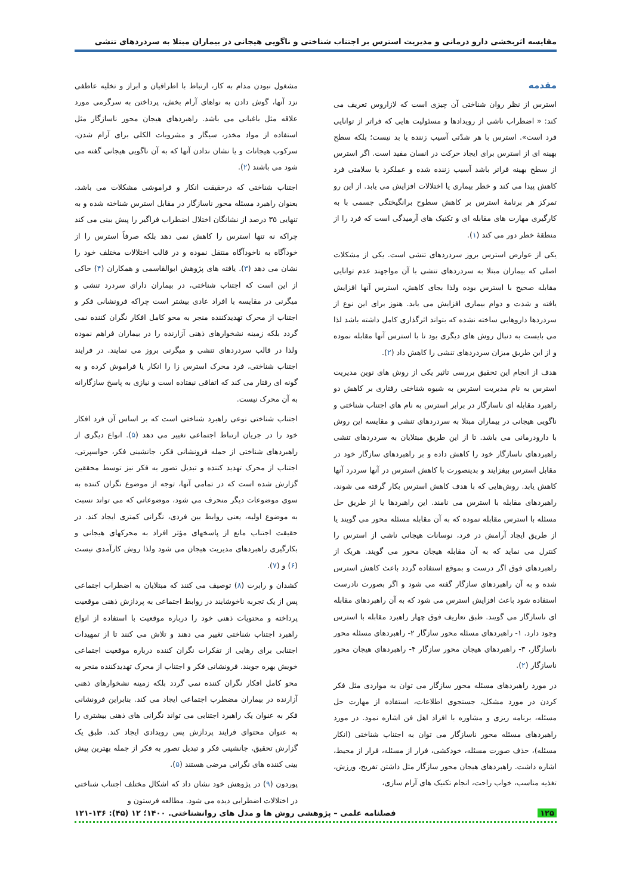مقایسه اثربخشی دارو درمانی و مدیریت استرس بر اجتناب شناختی و ناگویی هیجانی در بیماران مبتلا به سردردهای تنشی
مقدمه
استرس از نظر روان شناختی آن چیزی است که لازاروس تعریف می کند: « اضطراب ناشی از رویدادها و مسئولیت هایی که فراتر از توانایی فرد است». استرس با هر شدّتی آسیب زننده یا بد نیست؛ بلکه سطح بهینه ای از استرس برای ایجاد حرکت در انسان مفید است. اگر استرس از سطح بهینه فراتر باشد آسیب زننده شده و عملکرد یا سلامتی فرد کاهش پیدا می کند و خطر بیماری یا اختلالات افزایش می یابد. از این رو تمرکز هر برنامۀ استرس بر کاهش سطوح برانگیختگی جسمی با به کارگیری مهارت های مقابله ای و تکنیک های آرمیدگی است که فرد را از منطقۀ خطر دور می کند (۱).
یکی از عوارض استرس بروز سردردهای تنشی است. یکی از مشکلات اصلی که بیماران مبتلا به سردردهای تنشی با آن مواجهند عدم توانایی مقابله صحیح با استرس بوده ولذا بجای کاهش، استرس آنها افزایش یافته و شدت و دوام بیماری افزایش می یابد. هنوز برای این نوع از سردردها داروهایی ساخته نشده که بتواند اثرگذاری کامل داشته باشد لذا می بایست به دنبال روش های دیگری بود تا با استرس آنها مقابله نموده و از این طریق میزان سردردهای تنشی را کاهش داد (۲).
هدف از انجام این تحقیق بررسی تاثیر یکی از روش های نوین مدیریت استرس به نام مدیریت استرس به شیوه شناختی رفتاری بر کاهش دو راهبرد مقابله ای ناسازگار در برابر استرس به نام های اجتناب شناختی و ناگویی هیجانی در بیماران مبتلا به سردردهای تنشی و مقایسه این روش با دارودرمانی می باشد. تا از این طریق مبتلایان به سردردهای تنشی راهبردهای ناسازگار خود را کاهش داده و بر راهبردهای سازگار خود در مقابل استرس بیفزایند و بدینصورت با کاهش استرس در آنها سردرد آنها کاهش یابد. روش‌هایی که با هدف کاهش استرس بکار گرفته می شوند، راهبردهای مقابله با استرس می نامند. این راهبردها یا از طریق حل مسئله با استرس مقابله نموده که به آن مقابله مسئله محور می گویند یا از طریق ایجاد آرامش در فرد، نوسانات هیجانی ناشی از استرس را کنترل می نماید که به آن مقابله هیجان محور می گویند. هریک از راهبردهای فوق اگر درست و بموقع استفاده گردد باعث کاهش استرس شده و به آن راهبردهای سازگار گفته می شود و اگر بصورت نادرست استفاده شود باعث افزایش استرس می شود که به آن راهبردهای مقابله ای ناسازگار می گویند. طبق تعاریف فوق چهار راهبرد مقابله با استرس وجود دارد. ۱- راهبردهای مسئله محور سازگار ۲- راهبردهای مسئله محور ناسازگار، ۳- راهبردهای هیجان محور سازگار ۴- راهبردهای هیجان محور ناسازگار (۲).
در مورد راهبردهای مسئله محور سازگار می توان به مواردی مثل فکر کردن در مورد مشکل، جستجوی اطلاعات، استفاده از مهارت حل مسئله، برنامه ریزی و مشاوره با افراد اهل فن اشاره نمود. در مورد راهبردهای مسئله محور ناسازگار می توان به اجتناب شناختی (انکار مسئله)، حذف صورت مسئله، خودکشی، فرار از مسئله، فرار از محیط، اشاره داشت. راهبردهای هیجان محور سازگار مثل داشتن تفریح، ورزش، تغذیه مناسب، خواب راحت، انجام تکنیک های آرام سازی،
مشغول نبودن مدام به کار، ارتباط با اطرافیان و ابراز و تخلیه عاطفی نزد آنها، گوش دادن به نواهای آرام بخش، پرداختن به سرگرمی مورد علاقه مثل باغبانی می باشد. راهبردهای هیجان محور ناسازگار مثل استفاده از مواد مخدر، سیگار و مشروبات الکلی برای آرام شدن، سرکوب هیجانات و یا نشان ندادن آنها که به آن ناگویی هیجانی گفته می شود می باشند (۲).
اجتناب شناختی که درحقیقت انکار و فراموشی مشکلات می باشد، بعنوان راهبرد مسئله محور ناسازگار در مقابل استرس شناخته شده و به تنهایی ۳۵ درصد از نشانگان اختلال اضطراب فراگیر را پیش بینی می کند چراکه نه تنها استرس را کاهش نمی دهد بلکه صرفاً استرس را از خودآگاه به ناخودآگاه منتقل نموده و در قالب اختلالات مختلف خود را نشان می دهد (۳). یافته های پژوهش ابوالقاسمی و همکاران (۴) حاکی از این است که اجتناب شناختی، در بیماران دارای سردرد تنشی و میگرنی در مقایسه با افراد عادی بیشتر است چراکه فرونشانی فکر و اجتناب از محرک تهدیدکننده منجر به محو کامل افکار نگران کننده نمی گردد بلکه زمینه نشخوارهای ذهنی آزارنده را در بیماران فراهم نموده ولذا در قالب سردردهای تنشی و میگرنی بروز می نمایند. در فرایند اجتناب شناختی، فرد محرک استرس زا را انکار یا فراموش کرده و به گونه ای رفتار می کند که اتفاقی نیفتاده است و نیازی به پاسخ سازگارانه به آن محرک نیست.
اجتناب شناختی نوعی راهبرد شناختی است که بر اساس آن فرد افکار خود را در جریان ارتباط اجتماعی تغییر می دهد (۵). انواع دیگری از راهبردهای شناختی از جمله فرونشانی فکر، جانشینی فکر، حواسپرتی، اجتناب از محرک تهدید کننده و تبدیل تصور به فکر نیز توسط محققین گزارش شده است که در تمامی آنها، توجه از موضوع نگران کننده به سوی موضوعات دیگر منحرف می شود، موضوعاتی که می تواند نسبت به موضوع اولیه، یعنی روابط بین فردی، نگرانی کمتری ایجاد کند. در حقیقت اجتناب مانع از پاسخهای مؤثر افراد به محرکهای هیجانی و بکارگیری راهبردهای مدیریت هیجان می شود ولذا روش کارآمدی نیست (۶) و (۷).
کشدان و رابرت (۸) توصیف می کنند که مبتلایان به اضطراب اجتماعی پس از یک تجربه ناخوشایند در روابط اجتماعی به پردازش ذهنی موقعیت پرداخته و محتویات ذهنی خود را درباره موقعیت با استفاده از انواع راهبرد اجتناب شناختی تغییر می دهند و تلاش می کنند تا از تمهیدات اجتنابی برای رهایی از تفکرات نگران کننده درباره موقعیت اجتماعی خویش بهره جویند. فرونشانی فکر و اجتناب از محرک تهدیدکننده منجر به محو کامل افکار نگران کننده نمی گردد بلکه زمینه نشخوارهای ذهنی آزارنده در بیماران مضطرب اجتماعی ایجاد می کند. بنابراین فرونشانی فکر به عنوان یک راهبرد اجتنابی می تواند نگرانی های ذهنی بیشتری را به عنوان محتوای فرایند پردازش پس رویدادی ایجاد کند. طبق یک گزارش تحقیق، جانشینی فکر و تبدیل تصور به فکر از جمله بهترین پیش بینی کننده های نگرانی مرضی هستند (۵).
پوردون (۹) در پژوهش خود نشان داد که اشکال مختلف اجتناب شناختی در اختلالات اضطرابی دیده می شود. مطالعه فرستون و
۱۲۵ فصلنامه علمی – پژوهشی روش ها و مدل های روانشناختی. ۱۴۰۰؛ ۱۲ (۴۵): ۱۳۶-۱۲۱